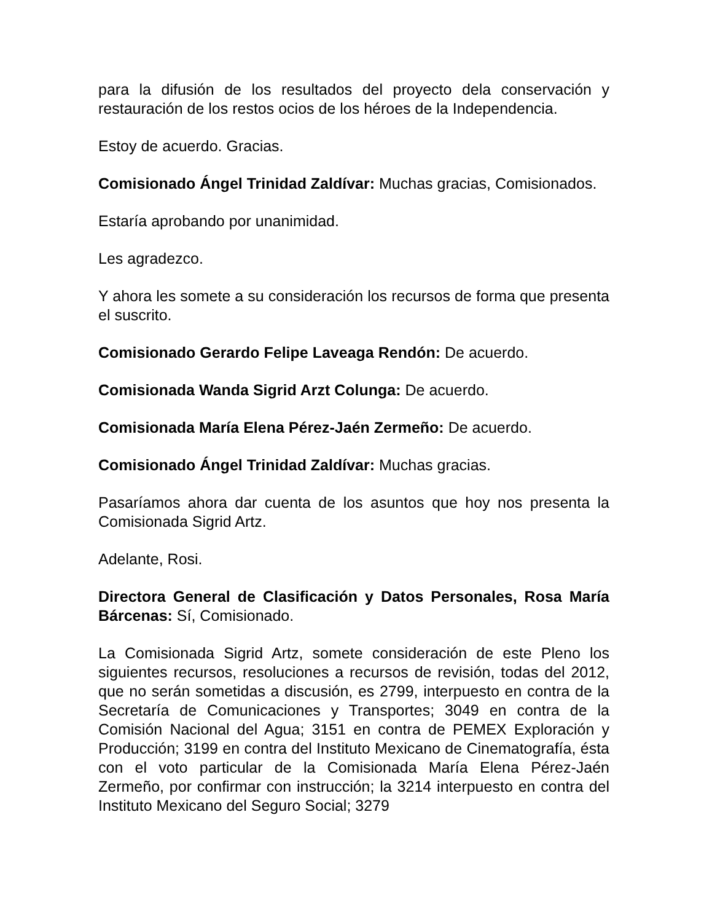para la difusión de los resultados del proyecto dela conservación y restauración de los restos ocios de los héroes de la Independencia.
Estoy de acuerdo. Gracias.
Comisionado Ángel Trinidad Zaldívar: Muchas gracias, Comisionados.
Estaría aprobando por unanimidad.
Les agradezco.
Y ahora les somete a su consideración los recursos de forma que presenta el suscrito.
Comisionado Gerardo Felipe Laveaga Rendón: De acuerdo.
Comisionada Wanda Sigrid Arzt Colunga: De acuerdo.
Comisionada María Elena Pérez-Jaén Zermeño: De acuerdo.
Comisionado Ángel Trinidad Zaldívar: Muchas gracias.
Pasaríamos ahora dar cuenta de los asuntos que hoy nos presenta la Comisionada Sigrid Artz.
Adelante, Rosi.
Directora General de Clasificación y Datos Personales, Rosa María Bárcenas: Sí, Comisionado.
La Comisionada Sigrid Artz, somete consideración de este Pleno los siguientes recursos, resoluciones a recursos de revisión, todas del 2012, que no serán sometidas a discusión, es 2799, interpuesto en contra de la Secretaría de Comunicaciones y Transportes; 3049 en contra de la Comisión Nacional del Agua; 3151 en contra de PEMEX Exploración y Producción; 3199 en contra del Instituto Mexicano de Cinematografía, ésta con el voto particular de la Comisionada María Elena Pérez-Jaén Zermeño, por confirmar con instrucción; la 3214 interpuesto en contra del Instituto Mexicano del Seguro Social; 3279